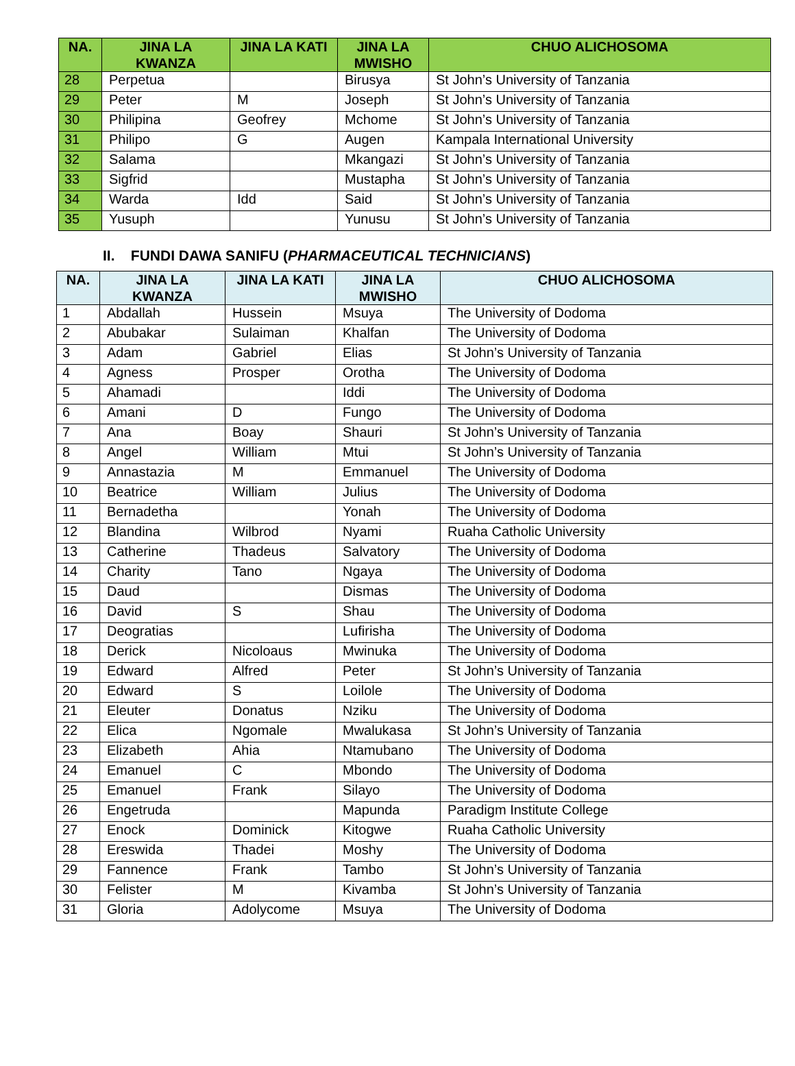| NA. | JINA LA KWANZA | JINA LA KATI | JINA LA MWISHO | CHUO ALICHOSOMA |
| --- | --- | --- | --- | --- |
| 28 | Perpetua | | Birusya | St John’s University of Tanzania |
| 29 | Peter | M | Joseph | St John’s University of Tanzania |
| 30 | Philipina | Geofrey | Mchome | St John’s University of Tanzania |
| 31 | Philipo | G | Augen | Kampala International University |
| 32 | Salama | | Mkangazi | St John’s University of Tanzania |
| 33 | Sigfrid | | Mustapha | St John’s University of Tanzania |
| 34 | Warda | Idd | Said | St John’s University of Tanzania |
| 35 | Yusuph | | Yunusu | St John’s University of Tanzania |
II. FUNDI DAWA SANIFU (PHARMACEUTICAL TECHNICIANS)
| NA. | JINA LA KWANZA | JINA LA KATI | JINA LA MWISHO | CHUO ALICHOSOMA |
| --- | --- | --- | --- | --- |
| 1 | Abdallah | Hussein | Msuya | The University of Dodoma |
| 2 | Abubakar | Sulaiman | Khalfan | The University of Dodoma |
| 3 | Adam | Gabriel | Elias | St John’s University of Tanzania |
| 4 | Agness | Prosper | Orotha | The University of Dodoma |
| 5 | Ahamadi | | Iddi | The University of Dodoma |
| 6 | Amani | D | Fungo | The University of Dodoma |
| 7 | Ana | Boay | Shauri | St John’s University of Tanzania |
| 8 | Angel | William | Mtui | St John’s University of Tanzania |
| 9 | Annastazia | M | Emmanuel | The University of Dodoma |
| 10 | Beatrice | William | Julius | The University of Dodoma |
| 11 | Bernadetha | | Yonah | The University of Dodoma |
| 12 | Blandina | Wilbrod | Nyami | Ruaha Catholic University |
| 13 | Catherine | Thadeus | Salvatory | The University of Dodoma |
| 14 | Charity | Tano | Ngaya | The University of Dodoma |
| 15 | Daud | | Dismas | The University of Dodoma |
| 16 | David | S | Shau | The University of Dodoma |
| 17 | Deogratias | | Lufirisha | The University of Dodoma |
| 18 | Derick | Nicoloaus | Mwinuka | The University of Dodoma |
| 19 | Edward | Alfred | Peter | St John’s University of Tanzania |
| 20 | Edward | S | Loilole | The University of Dodoma |
| 21 | Eleuter | Donatus | Nziku | The University of Dodoma |
| 22 | Elica | Ngomale | Mwalukasa | St John’s University of Tanzania |
| 23 | Elizabeth | Ahia | Ntamubano | The University of Dodoma |
| 24 | Emanuel | C | Mbondo | The University of Dodoma |
| 25 | Emanuel | Frank | Silayo | The University of Dodoma |
| 26 | Engetruda | | Mapunda | Paradigm Institute College |
| 27 | Enock | Dominick | Kitogwe | Ruaha Catholic University |
| 28 | Ereswida | Thadei | Moshy | The University of Dodoma |
| 29 | Fannence | Frank | Tambo | St John’s University of Tanzania |
| 30 | Felister | M | Kivamba | St John’s University of Tanzania |
| 31 | Gloria | Adolycome | Msuya | The University of Dodoma |